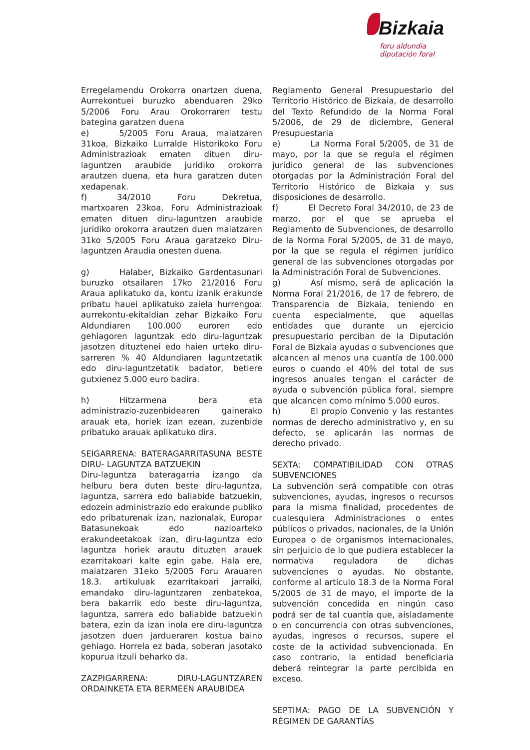Bizkaia
foru aldundia
diputación foral
Erregelamendu Orokorra onartzen duena, Aurrekontuei buruzko abenduaren 29ko 5/2006 Foru Arau Orokorraren testu bategina garatzen duena
e) 5/2005 Foru Araua, maiatzaren 31koa, Bizkaiko Lurralde Historikoko Foru Administrazioak ematen dituen diru-laguntzen araubide juridiko orokorra arautzen duena, eta hura garatzen duten xedapenak.
f) 34/2010 Foru Dekretua, martxoaren 23koa, Foru Administrazioak ematen dituen diru-laguntzen araubide juridiko orokorra arautzen duen maiatzaren 31ko 5/2005 Foru Araua garatzeko Diru-laguntzen Araudia onesten duena.
g) Halaber, Bizkaiko Gardentasunari buruzko otsailaren 17ko 21/2016 Foru Araua aplikatuko da, kontu izanik erakunde pribatu hauei aplikatuko zaiela hurrengoa: aurrekontu-ekitaldian zehar Bizkaiko Foru Aldundiaren 100.000 euroren edo gehiagoren laguntzak edo diru-laguntzak jasotzen dituztenei edo haien urteko diru-sarreren % 40 Aldundiaren laguntzetatik edo diru-laguntzetatik badator, betiere gutxienez 5.000 euro badira.
h) Hitzarmena bera eta administrazio-zuzenbidearen gainerako arauak eta, horiek izan ezean, zuzenbide pribatuko arauak aplikatuko dira.
SEIGARRENA: BATERAGARRITASUNA BESTE DIRU- LAGUNTZA BATZUEKIN
Diru-laguntza bateragarria izango da helburu bera duten beste diru-laguntza, laguntza, sarrera edo baliabide batzuekin, edozein administrazio edo erakunde publiko edo pribaturenak izan, nazionalak, Europar Batasunekoak edo nazioarteko erakundeetakoak izan, diru-laguntza edo laguntza horiek arautu dituzten arauek ezarritakoari kalte egin gabe. Hala ere, maiatzaren 31eko 5/2005 Foru Arauaren 18.3. artikuluak ezarritakoari jarraiki, emandako diru-laguntzaren zenbatekoa, bera bakarrik edo beste diru-laguntza, laguntza, sarrera edo baliabide batzuekin batera, ezin da izan inola ere diru-laguntza jasotzen duen jardueraren kostua baino gehiago. Horrela ez bada, soberan jasotako kopurua itzuli beharko da.
ZAZPIGARRENA: DIRU-LAGUNTZAREN ORDAINKETA ETA BERMEEN ARAUBIDEA
Reglamento General Presupuestario del Territorio Histórico de Bizkaia, de desarrollo del Texto Refundido de la Norma Foral 5/2006, de 29 de diciembre, General Presupuestaria
e) La Norma Foral 5/2005, de 31 de mayo, por la que se regula el régimen jurídico general de las subvenciones otorgadas por la Administración Foral del Territorio Histórico de Bizkaia y sus disposiciones de desarrollo.
f) El Decreto Foral 34/2010, de 23 de marzo, por el que se aprueba el Reglamento de Subvenciones, de desarrollo de la Norma Foral 5/2005, de 31 de mayo, por la que se regula el régimen jurídico general de las subvenciones otorgadas por la Administración Foral de Subvenciones.
g) Así mismo, será de aplicación la Norma Foral 21/2016, de 17 de febrero, de Transparencia de Bizkaia, teniendo en cuenta especialmente, que aquellas entidades que durante un ejercicio presupuestario perciban de la Diputación Foral de Bizkaia ayudas o subvenciones que alcancen al menos una cuantía de 100.000 euros o cuando el 40% del total de sus ingresos anuales tengan el carácter de ayuda o subvención pública foral, siempre que alcancen como mínimo 5.000 euros.
h) El propio Convenio y las restantes normas de derecho administrativo y, en su defecto, se aplicarán las normas de derecho privado.
SEXTA: COMPATIBILIDAD CON OTRAS SUBVENCIONES
La subvención será compatible con otras subvenciones, ayudas, ingresos o recursos para la misma finalidad, procedentes de cualesquiera Administraciones o entes públicos o privados, nacionales, de la Unión Europea o de organismos internacionales, sin perjuicio de lo que pudiera establecer la normativa reguladora de dichas subvenciones o ayudas. No obstante, conforme al artículo 18.3 de la Norma Foral 5/2005 de 31 de mayo, el importe de la subvención concedida en ningún caso podrá ser de tal cuantía que, aisladamente o en concurrencia con otras subvenciones, ayudas, ingresos o recursos, supere el coste de la actividad subvencionada. En caso contrario, la entidad beneficiaria deberá reintegrar la parte percibida en exceso.
SEPTIMA: PAGO DE LA SUBVENCIÓN Y RÉGIMEN DE GARANTÍAS